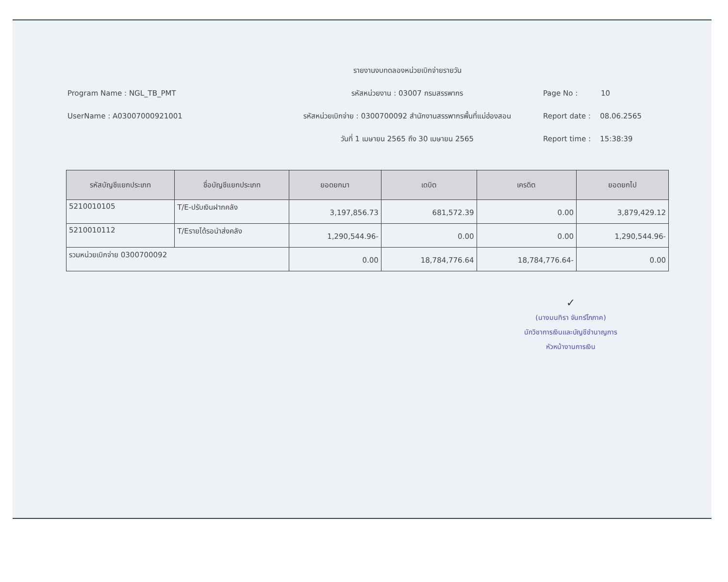รายงานงบทดลองหน่วยเบิกจ่ายรายวัน
Program Name : NGL_TB_PMT
รหัสหน่วยงาน : 03007 กรมสรรพากร
Page No : 10
UserName : A03007000921001
รหัสหน่วยเบิกจ่าย : 0300700092 สำนักงานสรรพากรพื้นที่แม่ฮ่องสอน
Report date : 08.06.2565
วันที่ 1 เมษายน 2565 ถึง 30 เมษายน 2565
Report time : 15:38:39
| รหัสบัญชีแยกประเภท | ชื่อบัญชีแยกประเภท | ยอดยกมา | เดบิต | เครดิต | ยอดยกไป |
| --- | --- | --- | --- | --- | --- |
| 5210010105 | T/E-ปรับเงินฝากคลัง | 3,197,856.73 | 681,572.39 | 0.00 | 3,879,429.12 |
| 5210010112 | T/Eรายได้รอนำส่งคลัง | 1,290,544.96- | 0.00 | 0.00 | 1,290,544.96- |
| รวมหน่วยเบิกจ่าย 0300700092 | | 0.00 | 18,784,776.64 | 18,784,776.64- | 0.00 |
✓
(นางมนทิรา จันทร์โภภาค)
นักวิชาการเงินและบัญชีชำนาญการ
หัวหน้างานการเงิน